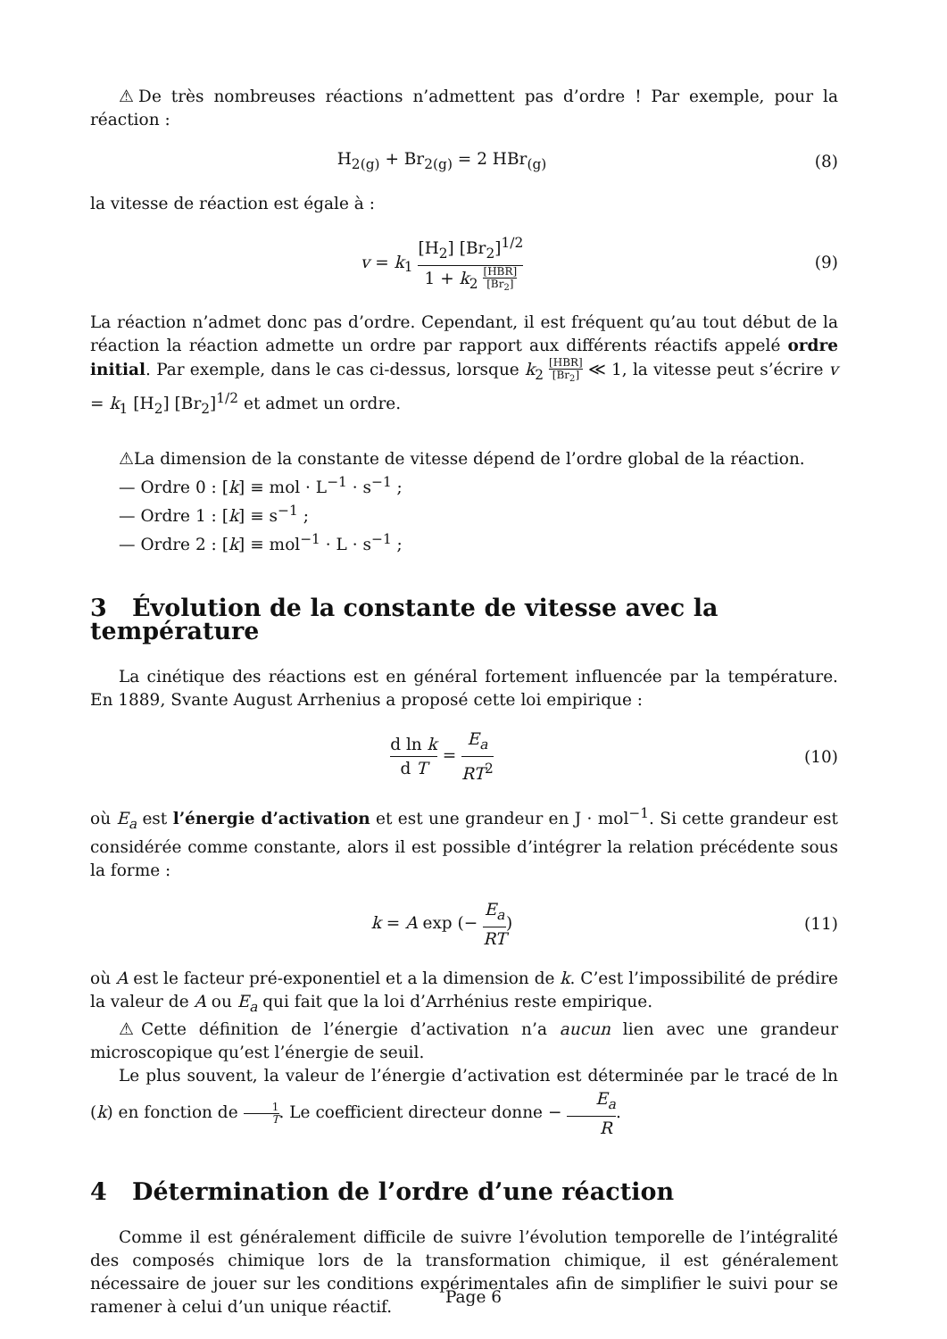⚠De très nombreuses réactions n’admettent pas d’ordre ! Par exemple, pour la réaction :
H<sub>2(g)</sub> + Br<sub>2(g)</sub> = 2 HBr<sub>(g)</sub> (8)
la vitesse de réaction est égale à :
v = k<sub>1</sub> [H<sub>2</sub>] [Br<sub>2</sub>]<sup>1/2</sup> 1 + k<sub>2</sub> [HBR] [Br<sub>2</sub>]
(9)
La réaction n’admet donc pas d’ordre. Cependant, il est fréquent qu’au tout début de la réaction la réaction admette un ordre par rapport aux différents réactifs appelé ordre initial. Par exemple, dans le cas ci-dessus, lorsque k<sub>2</sub> [HBR] [Br<sub>2</sub>] ≪ 1, la vitesse peut s’écrire v = k<sub>1</sub> [H<sub>2</sub>] [Br<sub>2</sub>]<sup>1/2</sup> et admet un ordre.
⚠La dimension de la constante de vitesse dépend de l’ordre global de la réaction.
— Ordre 0 : [k] ≡ mol · L<sup>−1</sup> · s<sup>−1</sup> ;
— Ordre 1 : [k] ≡ s<sup>−1</sup> ;
— Ordre 2 : [k] ≡ mol<sup>−1</sup> · L · s<sup>−1</sup> ;
3 Évolution de la constante de vitesse avec la température
La cinétique des réactions est en général fortement influencée par la température. En 1889, Svante August Arrhenius a proposé cette loi empirique :
d ln k d T = E<sub>a</sub> RT<sup>2</sup> (10)
où E<sub>a</sub> est l’énergie d’activation et est une grandeur en J · mol<sup>−1</sup>. Si cette grandeur est considérée comme constante, alors il est possible d’intégrer la relation précédente sous la forme :
k = A exp (− E<sub>a</sub> RT) (11)
où A est le facteur pré-exponentiel et a la dimension de k. C’est l’impossibilité de prédire la valeur de A ou E<sub>a</sub> qui fait que la loi d’Arrhénius reste empirique.
⚠Cette définition de l’énergie d’activation n’a aucun lien avec une grandeur microscopique qu’est l’énergie de seuil.
Le plus souvent, la valeur de l’énergie d’activation est déterminée par le tracé de ln (k) en fonction de 1 T. Le coefficient directeur donne − E<sub>a</sub> R.
4 Détermination de l’ordre d’une réaction
Comme il est généralement difficile de suivre l’évolution temporelle de l’intégralité des composés chimique lors de la transformation chimique, il est généralement nécessaire de jouer sur les conditions expérimentales afin de simplifier le suivi pour se ramener à celui d’un unique réactif.
Page 6